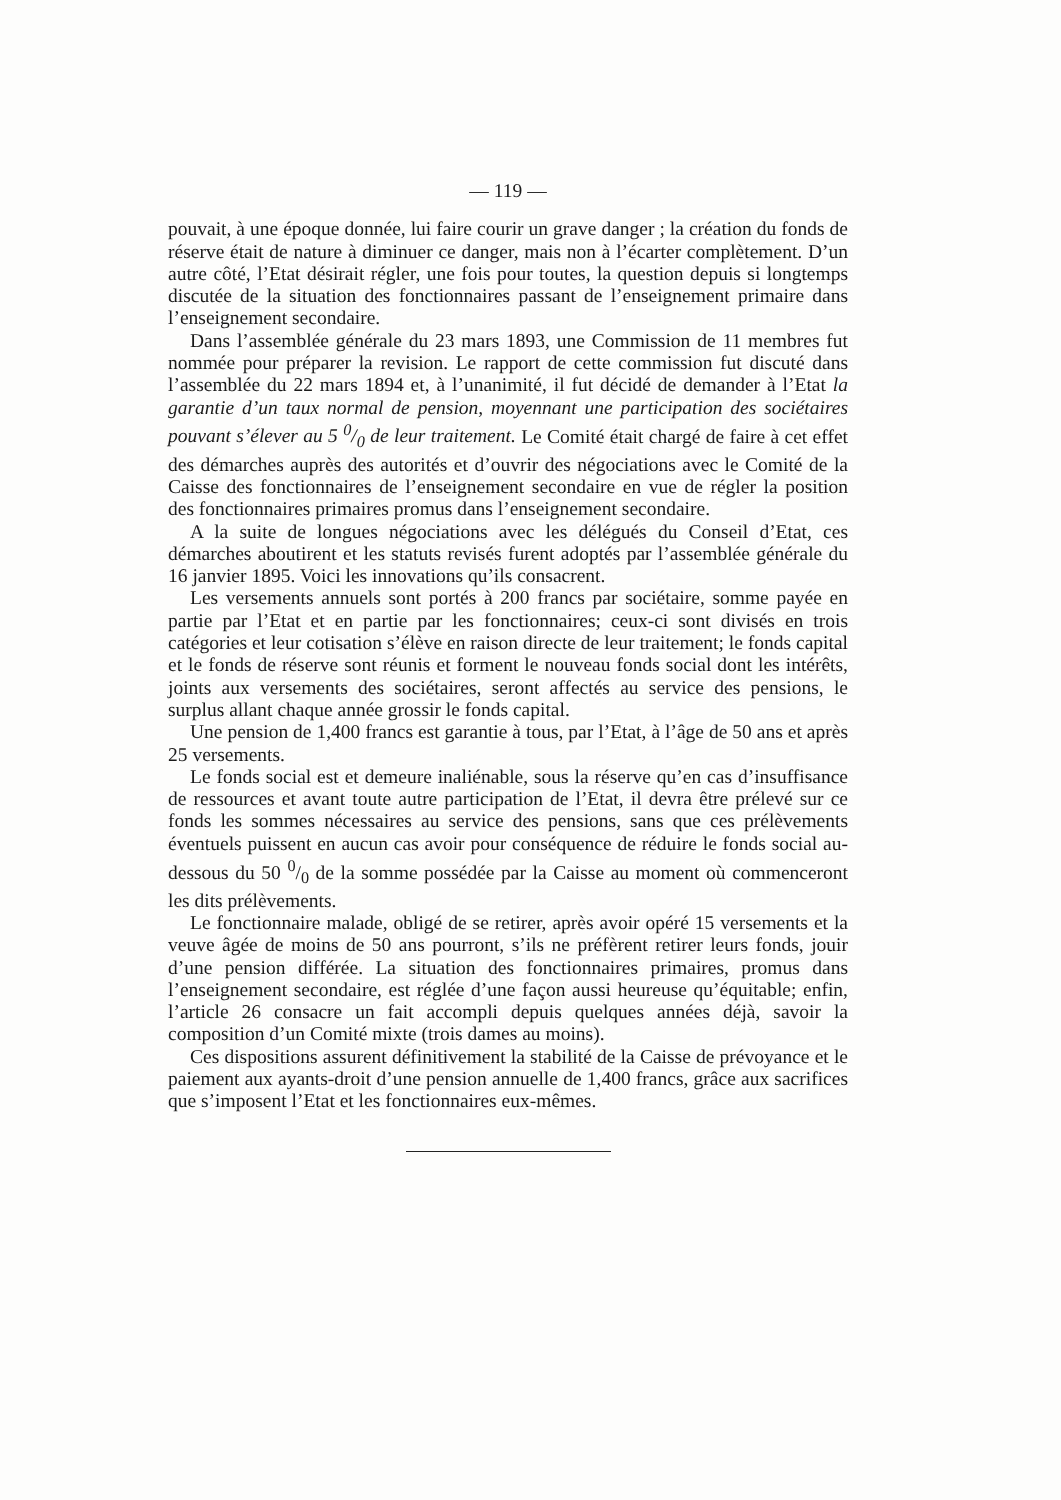— 119 —
pouvait, à une époque donnée, lui faire courir un grave danger ; la création du fonds de réserve était de nature à diminuer ce danger, mais non à l’écarter complètement. D’un autre côté, l’Etat désirait régler, une fois pour toutes, la question depuis si longtemps discutée de la situation des fonctionnaires passant de l’enseignement primaire dans l’enseignement secondaire.
Dans l’assemblée générale du 23 mars 1893, une Commission de 11 membres fut nommée pour préparer la revision. Le rapport de cette commission fut discuté dans l’assemblée du 22 mars 1894 et, à l’unanimité, il fut décidé de demander à l’Etat la garantie d’un taux normal de pension, moyennant une participation des sociétaires pouvant s’élever au 5 0/0 de leur traitement. Le Comité était chargé de faire à cet effet des démarches auprès des autorités et d’ouvrir des négociations avec le Comité de la Caisse des fonctionnaires de l’enseignement secondaire en vue de régler la position des fonctionnaires primaires promus dans l’enseignement secondaire.
A la suite de longues négociations avec les délégués du Conseil d’Etat, ces démarches aboutirent et les statuts revisés furent adoptés par l’assemblée générale du 16 janvier 1895. Voici les innovations qu’ils consacrent.
Les versements annuels sont portés à 200 francs par sociétaire, somme payée en partie par l’Etat et en partie par les fonctionnaires; ceux-ci sont divisés en trois catégories et leur cotisation s’élève en raison directe de leur traitement; le fonds capital et le fonds de réserve sont réunis et forment le nouveau fonds social dont les intérêts, joints aux versements des sociétaires, seront affectés au service des pensions, le surplus allant chaque année grossir le fonds capital.
Une pension de 1,400 francs est garantie à tous, par l’Etat, à l’âge de 50 ans et après 25 versements.
Le fonds social est et demeure inaliénable, sous la réserve qu’en cas d’insuffisance de ressources et avant toute autre participation de l’Etat, il devra être prélevé sur ce fonds les sommes nécessaires au service des pensions, sans que ces prélèvements éventuels puissent en aucun cas avoir pour conséquence de réduire le fonds social au-dessous du 50 0/0 de la somme possédée par la Caisse au moment où commenceront les dits prélèvements.
Le fonctionnaire malade, obligé de se retirer, après avoir opéré 15 versements et la veuve âgée de moins de 50 ans pourront, s’ils ne préfèrent retirer leurs fonds, jouir d’une pension différée. La situation des fonctionnaires primaires, promus dans l’enseignement secondaire, est réglée d’une façon aussi heureuse qu’équitable; enfin, l’article 26 consacre un fait accompli depuis quelques années déjà, savoir la composition d’un Comité mixte (trois dames au moins).
Ces dispositions assurent définitivement la stabilité de la Caisse de prévoyance et le paiement aux ayants-droit d’une pension annuelle de 1,400 francs, grâce aux sacrifices que s’imposent l’Etat et les fonctionnaires eux-mêmes.